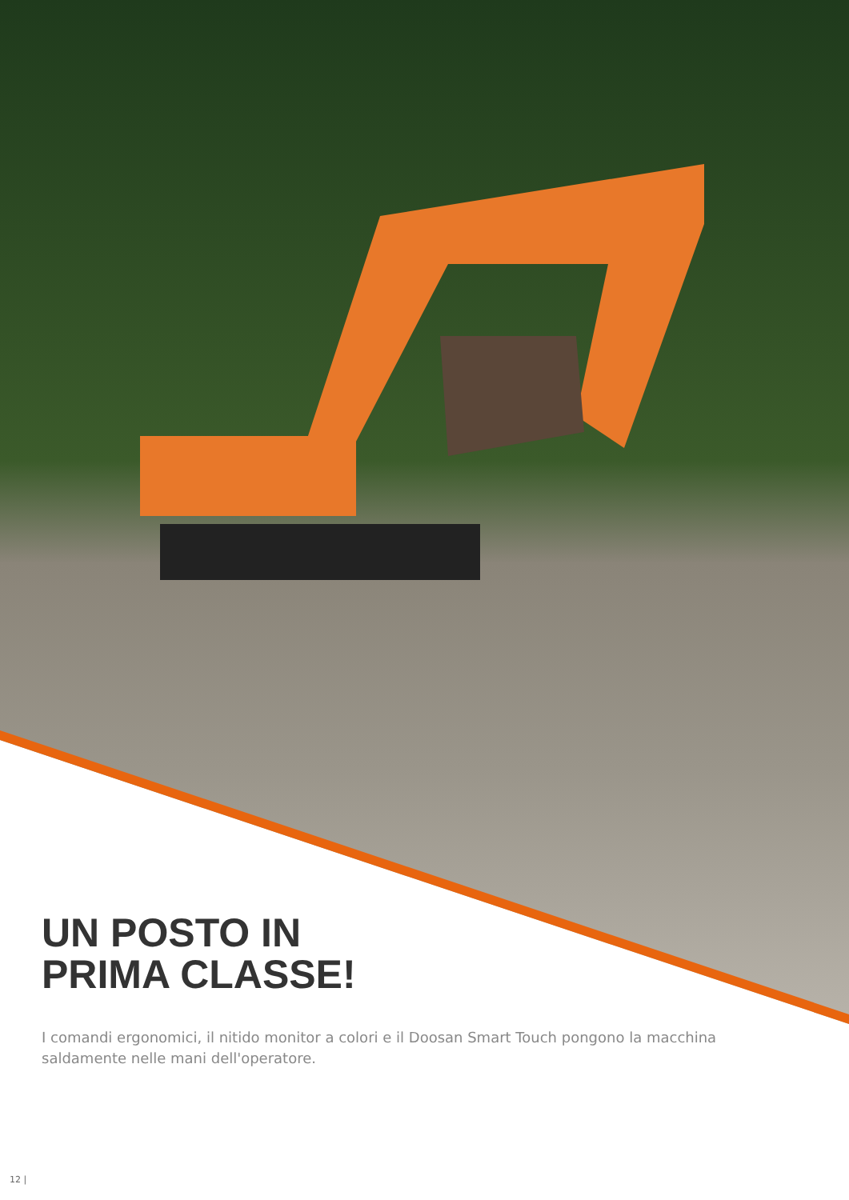UN POSTO IN
PRIMA CLASSE!
I comandi ergonomici, il nitido monitor a colori e il Doosan Smart Touch pongono la macchina saldamente nelle mani dell'operatore.
12 |